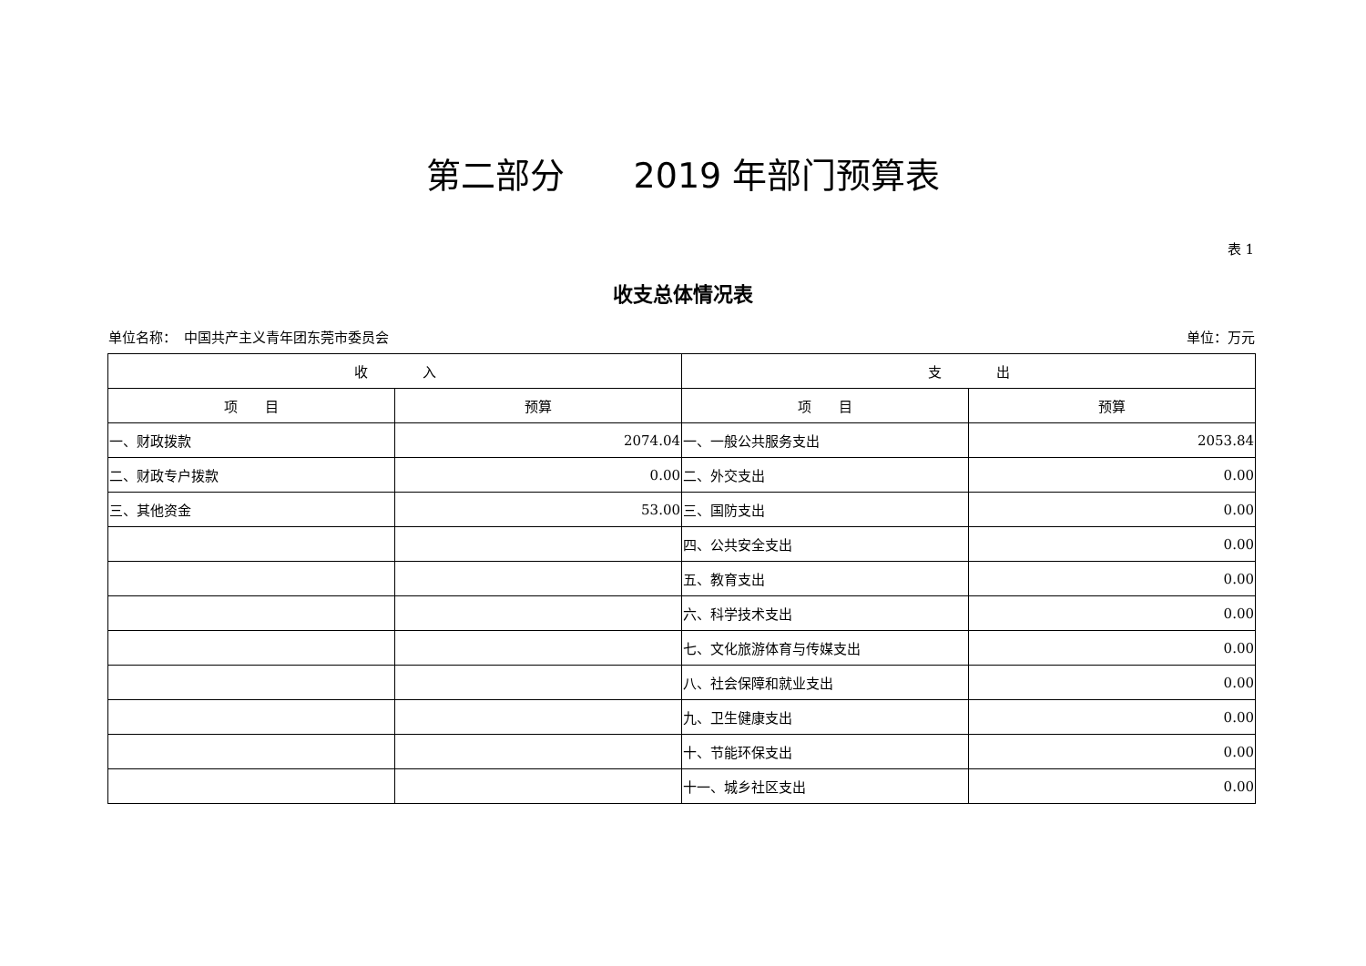第二部分　　2019 年部门预算表
表 1
收支总体情况表
单位名称：　中国共产主义青年团东莞市委员会 单位：万元
| 收 入 | | 支 出 | |
| --- | --- | --- | --- |
| 项 目 | 预算 | 项 目 | 预算 |
| 一、财政拨款 | 2074.04 | 一、一般公共服务支出 | 2053.84 |
| 二、财政专户拨款 | 0.00 | 二、外交支出 | 0.00 |
| 三、其他资金 | 53.00 | 三、国防支出 | 0.00 |
| | | 四、公共安全支出 | 0.00 |
| | | 五、教育支出 | 0.00 |
| | | 六、科学技术支出 | 0.00 |
| | | 七、文化旅游体育与传媒支出 | 0.00 |
| | | 八、社会保障和就业支出 | 0.00 |
| | | 九、卫生健康支出 | 0.00 |
| | | 十、节能环保支出 | 0.00 |
| | | 十一、城乡社区支出 | 0.00 |